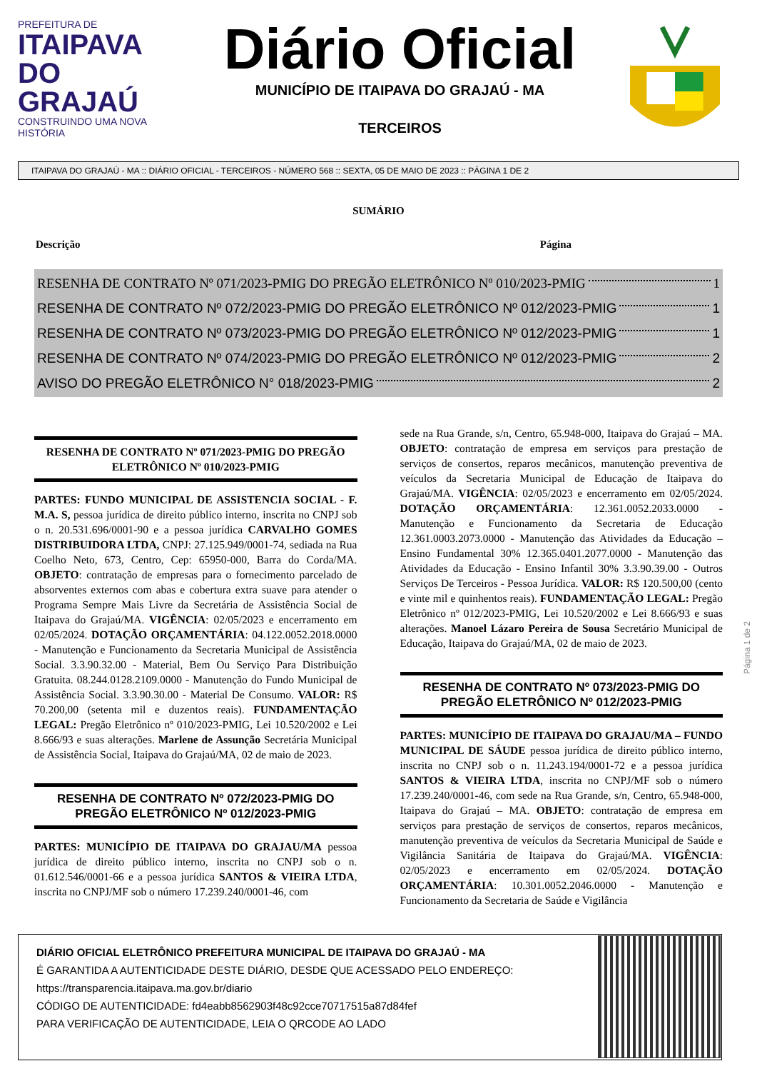PREFEITURA DE
ITAIPAVA DO GRAJAÚ
CONSTRUINDO UMA NOVA HISTÓRIA
Diário Oficial
MUNICÍPIO DE ITAIPAVA DO GRAJAÚ - MA
TERCEIROS
ITAIPAVA DO GRAJAÚ - MA :: DIÁRIO OFICIAL - TERCEIROS - NÚMERO 568 :: SEXTA, 05 DE MAIO DE 2023 :: PÁGINA 1 DE 2
SUMÁRIO
Descrição Página
RESENHA DE CONTRATO Nº 071/2023-PMIG DO PREGÃO ELETRÔNICO Nº 010/2023-PMIG 1
RESENHA DE CONTRATO Nº 072/2023-PMIG DO PREGÃO ELETRÔNICO Nº 012/2023-PMIG 1
RESENHA DE CONTRATO Nº 073/2023-PMIG DO PREGÃO ELETRÔNICO Nº 012/2023-PMIG 1
RESENHA DE CONTRATO Nº 074/2023-PMIG DO PREGÃO ELETRÔNICO Nº 012/2023-PMIG 2
AVISO DO PREGÃO ELETRÔNICO N° 018/2023-PMIG 2
RESENHA DE CONTRATO Nº 071/2023-PMIG DO PREGÃO ELETRÔNICO Nº 010/2023-PMIG
PARTES: FUNDO MUNICIPAL DE ASSISTENCIA SOCIAL - F. M.A. S, pessoa jurídica de direito público interno, inscrita no CNPJ sob o n. 20.531.696/0001-90 e a pessoa jurídica CARVALHO GOMES DISTRIBUIDORA LTDA, CNPJ: 27.125.949/0001-74, sediada na Rua Coelho Neto, 673, Centro, Cep: 65950-000, Barra do Corda/MA. OBJETO: contratação de empresas para o fornecimento parcelado de absorventes externos com abas e cobertura extra suave para atender o Programa Sempre Mais Livre da Secretária de Assistência Social de Itaipava do Grajaú/MA. VIGÊNCIA: 02/05/2023 e encerramento em 02/05/2024. DOTAÇÃO ORÇAMENTÁRIA: 04.122.0052.2018.0000 - Manutenção e Funcionamento da Secretaria Municipal de Assistência Social. 3.3.90.32.00 - Material, Bem Ou Serviço Para Distribuição Gratuita. 08.244.0128.2109.0000 - Manutenção do Fundo Municipal de Assistência Social. 3.3.90.30.00 - Material De Consumo. VALOR: R$ 70.200,00 (setenta mil e duzentos reais). FUNDAMENTAÇÃO LEGAL: Pregão Eletrônico nº 010/2023-PMIG, Lei 10.520/2002 e Lei 8.666/93 e suas alterações. Marlene de Assunção Secretária Municipal de Assistência Social, Itaipava do Grajaú/MA, 02 de maio de 2023.
RESENHA DE CONTRATO Nº 072/2023-PMIG DO PREGÃO ELETRÔNICO Nº 012/2023-PMIG
PARTES: MUNICÍPIO DE ITAIPAVA DO GRAJAU/MA pessoa jurídica de direito público interno, inscrita no CNPJ sob o n. 01.612.546/0001-66 e a pessoa jurídica SANTOS & VIEIRA LTDA, inscrita no CNPJ/MF sob o número 17.239.240/0001-46, com
sede na Rua Grande, s/n, Centro, 65.948-000, Itaipava do Grajaú – MA. OBJETO: contratação de empresa em serviços para prestação de serviços de consertos, reparos mecânicos, manutenção preventiva de veículos da Secretaria Municipal de Educação de Itaipava do Grajaú/MA. VIGÊNCIA: 02/05/2023 e encerramento em 02/05/2024. DOTAÇÃO ORÇAMENTÁRIA: 12.361.0052.2033.0000 - Manutenção e Funcionamento da Secretaria de Educação 12.361.0003.2073.0000 - Manutenção das Atividades da Educação – Ensino Fundamental 30% 12.365.0401.2077.0000 - Manutenção das Atividades da Educação - Ensino Infantil 30% 3.3.90.39.00 - Outros Serviços De Terceiros - Pessoa Jurídica. VALOR: R$ 120.500,00 (cento e vinte mil e quinhentos reais). FUNDAMENTAÇÃO LEGAL: Pregão Eletrônico nº 012/2023-PMIG, Lei 10.520/2002 e Lei 8.666/93 e suas alterações. Manoel Lázaro Pereira de Sousa Secretário Municipal de Educação, Itaipava do Grajaú/MA, 02 de maio de 2023.
RESENHA DE CONTRATO Nº 073/2023-PMIG DO PREGÃO ELETRÔNICO Nº 012/2023-PMIG
PARTES: MUNICÍPIO DE ITAIPAVA DO GRAJAU/MA – FUNDO MUNICIPAL DE SÁUDE pessoa jurídica de direito público interno, inscrita no CNPJ sob o n. 11.243.194/0001-72 e a pessoa jurídica SANTOS & VIEIRA LTDA, inscrita no CNPJ/MF sob o número 17.239.240/0001-46, com sede na Rua Grande, s/n, Centro, 65.948-000, Itaipava do Grajaú – MA. OBJETO: contratação de empresa em serviços para prestação de serviços de consertos, reparos mecânicos, manutenção preventiva de veículos da Secretaria Municipal de Saúde e Vigilância Sanitária de Itaipava do Grajaú/MA. VIGÊNCIA: 02/05/2023 e encerramento em 02/05/2024. DOTAÇÃO ORÇAMENTÁRIA: 10.301.0052.2046.0000 - Manutenção e Funcionamento da Secretaria de Saúde e Vigilância
Página 1 de 2
DIÁRIO OFICIAL ELETRÔNICO PREFEITURA MUNICIPAL DE ITAIPAVA DO GRAJAÚ - MA
É GARANTIDA A AUTENTICIDADE DESTE DIÁRIO, DESDE QUE ACESSADO PELO ENDEREÇO:
https://transparencia.itaipava.ma.gov.br/diario
CÓDIGO DE AUTENTICIDADE: fd4eabb8562903f48c92cce70717515a87d84fef
PARA VERIFICAÇÃO DE AUTENTICIDADE, LEIA O QRCODE AO LADO